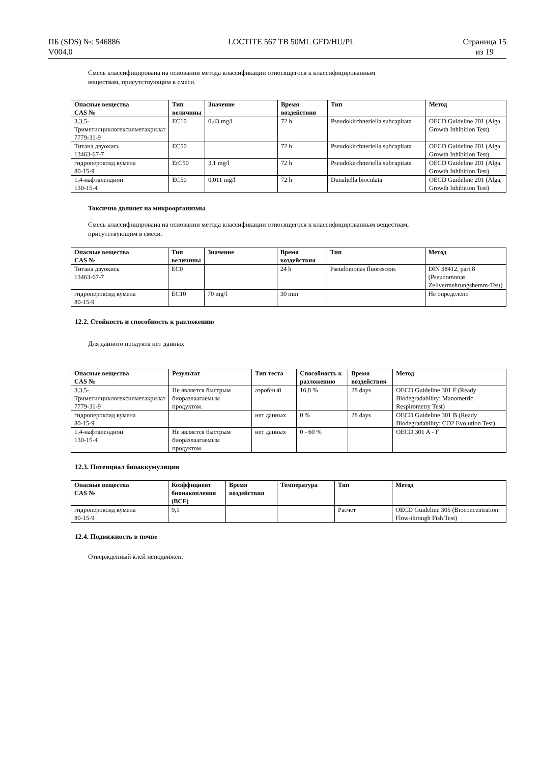ПБ (SDS) №: 546886
V004.0
LOCTITE 567 TB 50ML GFD/HU/PL Страница 15
из 19
Смесь классифицирована на основании метода классификации относящегося к классифицированным
веществам, присутствующим в смеси.
| Опасные вещества CAS № | Тип величины | Значение | Время воздействия | Тип | Метод |
| --- | --- | --- | --- | --- | --- |
| 3,3,5-Триметилциклогексилметакрилат 7779-31-9 | EC10 | 0,43 mg/l | 72 h | Pseudokirchneriella subcapitata | OECD Guideline 201 (Alga, Growth Inhibition Test) |
| Титана двуокись 13463-67-7 | EC50 | | 72 h | Pseudokirchneriella subcapitata | OECD Guideline 201 (Alga, Growth Inhibition Test) |
| гидропероксид кумена 80-15-9 | ErC50 | 3,1 mg/l | 72 h | Pseudokirchneriella subcapitata | OECD Guideline 201 (Alga, Growth Inhibition Test) |
| 1,4-нафталендион 130-15-4 | EC50 | 0,011 mg/l | 72 h | Dunaliella bioculata | OECD Guideline 201 (Alga, Growth Inhibition Test) |
Токсично двлияет на микроорганизмы
Смесь классифицирована на основании метода классификации относящегося к классифицированным веществам,
присутствующим в смеси.
| Опасные вещества CAS № | Тип величины | Значение | Время воздействия | Тип | Метод |
| --- | --- | --- | --- | --- | --- |
| Титана двуокись 13463-67-7 | EC0 | | 24 h | Pseudomonas fluorescens | DIN 38412, part 8 (Pseudomonas Zellvermehrungshemm-Test) |
| гидропероксид кумена 80-15-9 | EC10 | 70 mg/l | 30 min | | Не определено |
12.2. Стойкость и способность к разложению
Для данного продукта нет данных
| Опасные вещества CAS № | Результат | Тип теста | Способность к разложению | Время воздействия | Метод |
| --- | --- | --- | --- | --- | --- |
| 3,3,5-Триметилциклогексилметакрилат 7779-31-9 | Не является быстрым биоразлаагаемым продуктом. | аэробный | 16,8 % | 28 days | OECD Guideline 301 F (Ready Biodegradability: Manometric Respirometry Test) |
| гидропероксид кумена 80-15-9 | | нет данных | 0 % | 28 days | OECD Guideline 301 B (Ready Biodegradability: CO2 Evolution Test) |
| 1,4-нафталендион 130-15-4 | Не является быстрым биоразлаагаемым продуктом. | нет данных | 0 - 60 % | | OECD 301 A - F |
12.3. Потенциал биоаккумуляции
| Опасные вещества CAS № | Коэффициент бионакопления (BCF) | Время воздействия | Температура | Тип | Метод |
| --- | --- | --- | --- | --- | --- |
| гидропероксид кумена 80-15-9 | 9,1 | | | Расчет | OECD Guideline 305 (Bioconcentration: Flow-through Fish Test) |
12.4. Подвижность в почве
Отвержденный клей неподвижен.